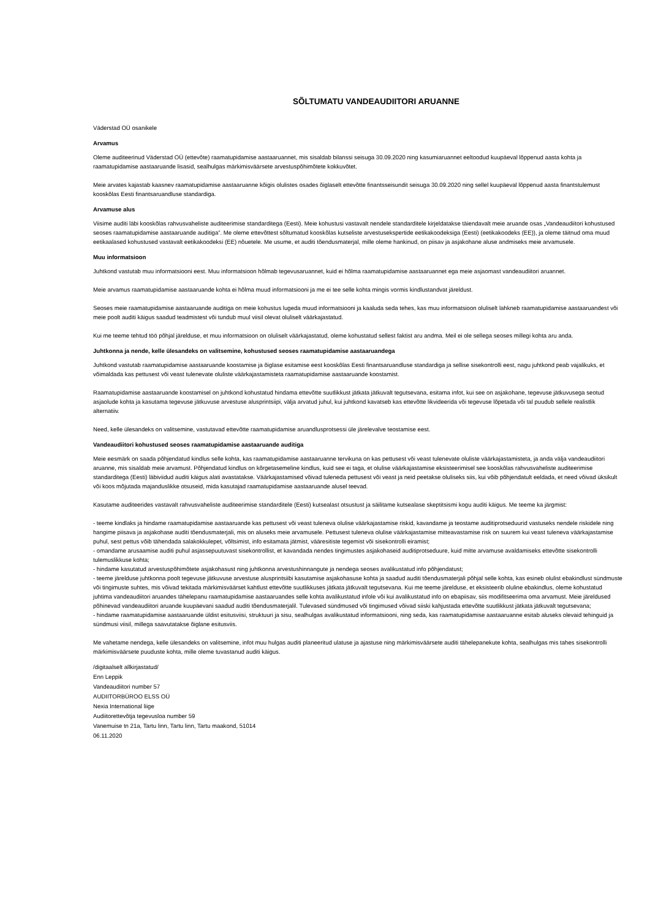SÕLTUMATU VANDEAUDIITORI ARUANNE
Väderstad OÜ osanikele
Arvamus
Oleme auditeerinud Väderstad OÜ (ettevõte) raamatupidamise aastaaruannet, mis sisaldab bilanssi seisuga 30.09.2020 ning kasumiaruannet eeltoodud kuupäeval lõppenud aasta kohta ja raamatupidamise aastaaruande lisasid, sealhulgas märkimisväärsete arvestuspõhimõtete kokkuvõtet.
Meie arvates kajastab kaasnev raamatupidamise aastaaruanne kõigis olulistes osades õiglaselt ettevõtte finantsseisundit seisuga 30.09.2020 ning sellel kuupäeval lõppenud aasta finantstulemust kooskõlas Eesti finantsaruandluse standardiga.
Arvamuse alus
Viisime auditi läbi kooskõlas rahvusvaheliste auditeerimise standarditega (Eesti). Meie kohustusi vastavalt nendele standarditele kirjeldatakse täiendavalt meie aruande osas „Vandeaudiitori kohustused seoses raamatupidamise aastaaruande auditiga”. Me oleme ettevõttest sõltumatud kooskõlas kutseliste arvestusekspertide eetikakoodeksiga (Eesti) (eetikakoodeks (EE)), ja oleme täitnud oma muud eetikaalased kohustused vastavalt eetikakoodeksi (EE) nõuetele. Me usume, et auditi tõendusmaterjal, mille oleme hankinud, on piisav ja asjakohane aluse andmiseks meie arvamusele.
Muu informatsioon
Juhtkond vastutab muu informatsiooni eest. Muu informatsioon hõlmab tegevusaruannet, kuid ei hõlma raamatupidamise aastaaruannet ega meie asjaomast vandeaudiitori aruannet.
Meie arvamus raamatupidamise aastaaruande kohta ei hõlma muud informatsiooni ja me ei tee selle kohta mingis vormis kindlustandvat järeldust.
Seoses meie raamatupidamise aastaaruande auditiga on meie kohustus lugeda muud informatsiooni ja kaaluda seda tehes, kas muu informatsioon oluliselt lahkneb raamatupidamise aastaaruandest või meie poolt auditi käigus saadud teadmistest või tundub muul viisil olevat oluliselt väärkajastatud.
Kui me teeme tehtud töö põhjal järelduse, et muu informatsioon on oluliselt väärkajastatud, oleme kohustatud sellest faktist aru andma. Meil ei ole sellega seoses millegi kohta aru anda.
Juhtkonna ja nende, kelle ülesandeks on valitsemine, kohustused seoses raamatupidamise aastaaruandega
Juhtkond vastutab raamatupidamise aastaaruande koostamise ja õiglase esitamise eest kooskõlas Eesti finantsaruandluse standardiga ja sellise sisekontrolli eest, nagu juhtkond peab vajalikuks, et võimaldada kas pettusest või veast tulenevate oluliste väärkajastamisteta raamatupidamise aastaaruande koostamist.
Raamatupidamise aastaaruande koostamisel on juhtkond kohustatud hindama ettevõtte suutlikkust jätkata jätkuvalt tegutsevana, esitama infot, kui see on asjakohane, tegevuse jätkuvusega seotud asjaolude kohta ja kasutama tegevuse jätkuvuse arvestuse alusprintsiipi, välja arvatud juhul, kui juhtkond kavatseb kas ettevõtte likvideerida või tegevuse lõpetada või tal puudub sellele realistlik alternatiiv.
Need, kelle ülesandeks on valitsemine, vastutavad ettevõtte raamatupidamise aruandlusprotsessi üle järelevalve teostamise eest.
Vandeaudiitori kohustused seoses raamatupidamise aastaaruande auditiga
Meie eesmärk on saada põhjendatud kindlus selle kohta, kas raamatupidamise aastaaruanne tervikuna on kas pettusest või veast tulenevate oluliste väärkajastamisteta, ja anda välja vandeaudiitori aruanne, mis sisaldab meie arvamust. Põhjendatud kindlus on kõrgetasemeline kindlus, kuid see ei taga, et olulise väärkajastamise eksisteerimisel see kooskõlas rahvusvaheliste auditeerimise standarditega (Eesti) läbiviidud auditi käigus alati avastatakse. Väärkajastamised võivad tuleneda pettusest või veast ja neid peetakse oluliseks siis, kui võib põhjendatult eeldada, et need võivad üksikult või koos mõjutada majanduslikke otsuseid, mida kasutajad raamatupidamise aastaaruande alusel teevad.
Kasutame auditeerides vastavalt rahvusvaheliste auditeerimise standarditele (Eesti) kutsealast otsustust ja säilitame kutsealase skeptitsismi kogu auditi käigus. Me teeme ka järgmist:
- teeme kindlaks ja hindame raamatupidamise aastaaruande kas pettusest või veast tuleneva olulise väärkajastamise riskid, kavandame ja teostame auditiprotseduurid vastuseks nendele riskidele ning hangime piisava ja asjakohase auditi tõendusmaterjali, mis on aluseks meie arvamusele. Pettusest tuleneva olulise väärkajastamise mitteavastamise risk on suurem kui veast tuleneva väärkajastamise puhul, sest pettus võib tähendada salakokkulepet, võltsimist, info esitamata jätmist, vääresitiste tegemist või sisekontrolli eiramist;
- omandame arusaamise auditi puhul asjassepuutuvast sisekontrollist, et kavandada nendes tingimustes asjakohaseid auditiprotseduure, kuid mitte arvamuse avaldamiseks ettevõtte sisekontrolli tulemuslikkuse kohta;
- hindame kasutatud arvestuspõhimõtete asjakohasust ning juhtkonna arvestushinnangute ja nendega seoses avalikustatud info põhjendatust;
- teeme järelduse juhtkonna poolt tegevuse jätkuvuse arvestuse alusprintsiibi kasutamise asjakohasuse kohta ja saadud auditi tõendusmaterjali põhjal selle kohta, kas esineb olulist ebakindlust sündmuste või tingimuste suhtes, mis võivad tekitada märkimisväärset kahtlust ettevõtte suutlikkuses jätkata jätkuvalt tegutsevana. Kui me teeme järelduse, et eksisteerib oluline ebakindlus, oleme kohustatud juhtima vandeaudiitori aruandes tähelepanu raamatupidamise aastaaruandes selle kohta avalikustatud infole või kui avalikustatud info on ebapiisav, siis modifitseerima oma arvamust. Meie järeldused põhinevad vandeaudiitori aruande kuupäevani saadud auditi tõendusmaterjalil. Tulevased sündmused või tingimused võivad siiski kahjustada ettevõtte suutlikkust jätkata jätkuvalt tegutsevana;
- hindame raamatupidamise aastaaruande üldist esitusviisi, struktuuri ja sisu, sealhulgas avalikustatud informatsiooni, ning seda, kas raamatupidamise aastaaruanne esitab aluseks olevaid tehinguid ja sündmusi viisil, millega saavutatakse õiglane esitusviis.
Me vahetame nendega, kelle ülesandeks on valitsemine, infot muu hulgas auditi planeeritud ulatuse ja ajastuse ning märkimisväärsete auditi tähelepanekute kohta, sealhulgas mis tahes sisekontrolli märkimisväärsete puuduste kohta, mille oleme tuvastanud auditi käigus.
/digitaalselt allkirjastatud/
Enn Leppik
Vandeaudiitori number 57
AUDIITORBÜROO ELSS OÜ
Nexia International liige
Audiitorettevõtja tegevusloa number 59
Vanemuise tn 21a, Tartu linn, Tartu linn, Tartu maakond, 51014
06.11.2020